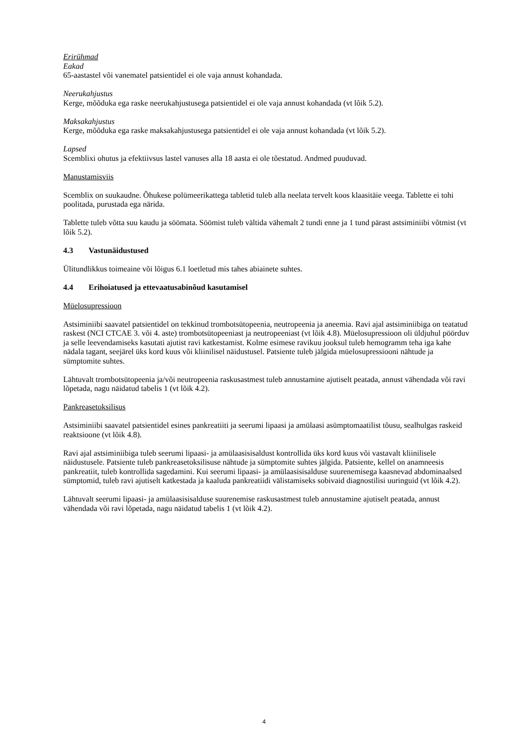Erirühmad
Eakad
65-aastastel või vanematel patsientidel ei ole vaja annust kohandada.
Neerukahjustus
Kerge, mõõduka ega raske neerukahjustusega patsientidel ei ole vaja annust kohandada (vt lõik 5.2).
Maksakahjustus
Kerge, mõõduka ega raske maksakahjustusega patsientidel ei ole vaja annust kohandada (vt lõik 5.2).
Lapsed
Scemblixi ohutus ja efektiivsus lastel vanuses alla 18 aasta ei ole tõestatud. Andmed puuduvad.
Manustamisviis
Scemblix on suukaudne. Õhukese polümeerikattega tabletid tuleb alla neelata tervelt koos klaasitäie veega. Tablette ei tohi poolitada, purustada ega närida.
Tablette tuleb võtta suu kaudu ja söömata. Söömist tuleb vältida vähemalt 2 tundi enne ja 1 tund pärast astsiminiibi võtmist (vt lõik 5.2).
4.3 Vastunäidustused
Ülitundlikkus toimeaine või lõigus 6.1 loetletud mis tahes abiainete suhtes.
4.4 Erihoiatused ja ettevaatusabinõud kasutamisel
Müelosupressioon
Astsiminiibi saavatel patsientidel on tekkinud trombotsütopeenia, neutropeenia ja aneemia. Ravi ajal astsiminiibiga on teatatud raskest (NCI CTCAE 3. või 4. aste) trombotsütopeeniast ja neutropeeniast (vt lõik 4.8). Müelosupressioon oli üldjuhul pöörduv ja selle leevendamiseks kasutati ajutist ravi katkestamist. Kolme esimese ravikuu jooksul tuleb hemogramm teha iga kahe nädala tagant, seejärel üks kord kuus või kliinilisel näidustusel. Patsiente tuleb jälgida müelosupressiooni nähtude ja sümptomite suhtes.
Lähtuvalt trombotsütopeenia ja/või neutropeenia raskusastmest tuleb annustamine ajutiselt peatada, annust vähendada või ravi lõpetada, nagu näidatud tabelis 1 (vt lõik 4.2).
Pankreasetoksilisus
Astsiminiibi saavatel patsientidel esines pankreatiiti ja seerumi lipaasi ja amülaasi asümptomaatilist tõusu, sealhulgas raskeid reaktsioone (vt lõik 4.8).
Ravi ajal astsiminiibiga tuleb seerumi lipaasi- ja amülaasisisaldust kontrollida üks kord kuus või vastavalt kliinilisele näidustusele. Patsiente tuleb pankreasetoksilisuse nähtude ja sümptomite suhtes jälgida. Patsiente, kellel on anamneesis pankreatiit, tuleb kontrollida sagedamini. Kui seerumi lipaasi- ja amülaasisisalduse suurenemisega kaasnevad abdominaalsed sümptomid, tuleb ravi ajutiselt katkestada ja kaaluda pankreatiidi välistamiseks sobivaid diagnostilisi uuringuid (vt lõik 4.2).
Lähtuvalt seerumi lipaasi- ja amülaasisisalduse suurenemise raskusastmest tuleb annustamine ajutiselt peatada, annust vähendada või ravi lõpetada, nagu näidatud tabelis 1 (vt lõik 4.2).
4